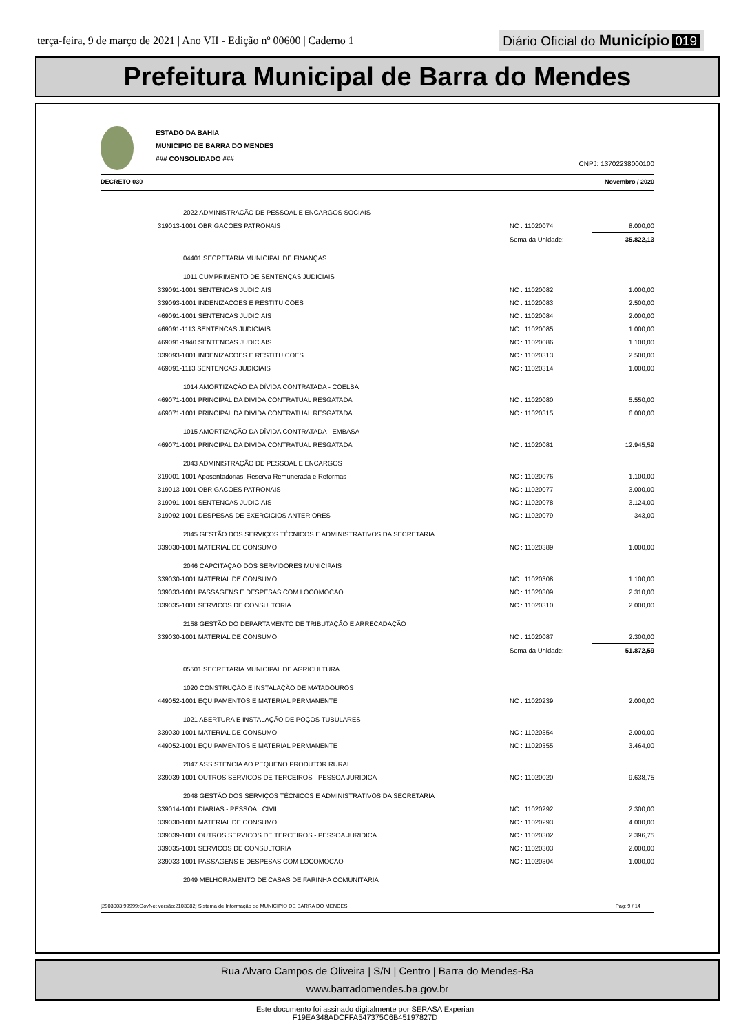terça-feira, 9 de março de 2021 | Ano VII - Edição nº 00600 | Caderno 1
Diário Oficial do Município 019
Prefeitura Municipal de Barra do Mendes
ESTADO DA BAHIA
MUNICIPIO DE BARRA DO MENDES
### CONSOLIDADO ###
CNPJ: 13702238000100
DECRETO 030 Novembro / 2020
| 2022 ADMINISTRAÇÃO DE PESSOAL E ENCARGOS SOCIAIS | | |
| 319013-1001 OBRIGACOES PATRONAIS | NC : 11020074 | 8.000,00 |
| | Soma da Unidade: | 35.822,13 |
| 04401 SECRETARIA MUNICIPAL DE FINANÇAS | | |
| 1011 CUMPRIMENTO DE SENTENÇAS JUDICIAIS | | |
| 339091-1001 SENTENCAS JUDICIAIS | NC : 11020082 | 1.000,00 |
| 339093-1001 INDENIZACOES E RESTITUICOES | NC : 11020083 | 2.500,00 |
| 469091-1001 SENTENCAS JUDICIAIS | NC : 11020084 | 2.000,00 |
| 469091-1113 SENTENCAS JUDICIAIS | NC : 11020085 | 1.000,00 |
| 469091-1940 SENTENCAS JUDICIAIS | NC : 11020086 | 1.100,00 |
| 339093-1001 INDENIZACOES E RESTITUICOES | NC : 11020313 | 2.500,00 |
| 469091-1113 SENTENCAS JUDICIAIS | NC : 11020314 | 1.000,00 |
| 1014 AMORTIZAÇÃO DA DÍVIDA CONTRATADA - COELBA | | |
| 469071-1001 PRINCIPAL DA DIVIDA CONTRATUAL RESGATADA | NC : 11020080 | 5.550,00 |
| 469071-1001 PRINCIPAL DA DIVIDA CONTRATUAL RESGATADA | NC : 11020315 | 6.000,00 |
| 1015 AMORTIZAÇÃO DA DÍVIDA CONTRATADA - EMBASA | | |
| 469071-1001 PRINCIPAL DA DIVIDA CONTRATUAL RESGATADA | NC : 11020081 | 12.945,59 |
| 2043 ADMINISTRAÇÃO DE PESSOAL E ENCARGOS | | |
| 319001-1001 Aposentadorias, Reserva Remunerada e Reformas | NC : 11020076 | 1.100,00 |
| 319013-1001 OBRIGACOES PATRONAIS | NC : 11020077 | 3.000,00 |
| 319091-1001 SENTENCAS JUDICIAIS | NC : 11020078 | 3.124,00 |
| 319092-1001 DESPESAS DE EXERCICIOS ANTERIORES | NC : 11020079 | 343,00 |
| 2045 GESTÃO DOS SERVIÇOS TÉCNICOS E ADMINISTRATIVOS DA SECRETARIA | | |
| 339030-1001 MATERIAL DE CONSUMO | NC : 11020389 | 1.000,00 |
| 2046 CAPCITAÇAO DOS SERVIDORES MUNICIPAIS | | |
| 339030-1001 MATERIAL DE CONSUMO | NC : 11020308 | 1.100,00 |
| 339033-1001 PASSAGENS E DESPESAS COM LOCOMOCAO | NC : 11020309 | 2.310,00 |
| 339035-1001 SERVICOS DE CONSULTORIA | NC : 11020310 | 2.000,00 |
| 2158 GESTÃO DO DEPARTAMENTO DE TRIBUTAÇÃO E ARRECADAÇÃO | | |
| 339030-1001 MATERIAL DE CONSUMO | NC : 11020087 | 2.300,00 |
| | Soma da Unidade: | 51.872,59 |
| 05501 SECRETARIA MUNICIPAL DE AGRICULTURA | | |
| 1020 CONSTRUÇÃO E INSTALAÇÃO DE MATADOUROS | | |
| 449052-1001 EQUIPAMENTOS E MATERIAL PERMANENTE | NC : 11020239 | 2.000,00 |
| 1021 ABERTURA E INSTALAÇÃO DE POÇOS TUBULARES | | |
| 339030-1001 MATERIAL DE CONSUMO | NC : 11020354 | 2.000,00 |
| 449052-1001 EQUIPAMENTOS E MATERIAL PERMANENTE | NC : 11020355 | 3.464,00 |
| 2047 ASSISTENCIA AO PEQUENO PRODUTOR RURAL | | |
| 339039-1001 OUTROS SERVICOS DE TERCEIROS - PESSOA JURIDICA | NC : 11020020 | 9.638,75 |
| 2048 GESTÃO DOS SERVIÇOS TÉCNICOS E ADMINISTRATIVOS DA SECRETARIA | | |
| 339014-1001 DIARIAS - PESSOAL CIVIL | NC : 11020292 | 2.300,00 |
| 339030-1001 MATERIAL DE CONSUMO | NC : 11020293 | 4.000,00 |
| 339039-1001 OUTROS SERVICOS DE TERCEIROS - PESSOA JURIDICA | NC : 11020302 | 2.396,75 |
| 339035-1001 SERVICOS DE CONSULTORIA | NC : 11020303 | 2.000,00 |
| 339033-1001 PASSAGENS E DESPESAS COM LOCOMOCAO | NC : 11020304 | 1.000,00 |
| 2049 MELHORAMENTO DE CASAS DE FARINHA COMUNITÁRIA | | |
[2903003:99999:GovNet versão:2103082] Sistema de Informação do MUNICIPIO DE BARRA DO MENDES Pag: 9 / 14
Rua Alvaro Campos de Oliveira | S/N | Centro | Barra do Mendes-Ba
www.barradomendes.ba.gov.br
Este documento foi assinado digitalmente por SERASA Experian
F19EA348ADCFFA547375C6B45197827D